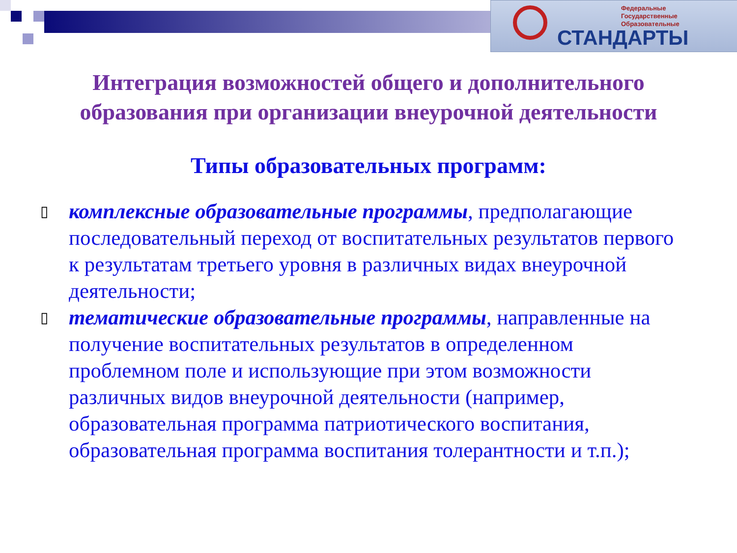Федеральные
Государственные
Образовательные
СТАНДАРТЫ
Интеграция возможностей общего и дополнительного
образования при организации внеурочной деятельности
Типы образовательных программ:
▯ комплексные образовательные программы, предполагающие последовательный переход от воспитательных результатов первого к результатам третьего уровня в различных видах внеурочной деятельности;
▯ тематические образовательные программы, направленные на получение воспитательных результатов в определенном проблемном поле и использующие при этом возможности различных видов внеурочной деятельности (например, образовательная программа патриотического воспитания, образовательная программа воспитания толерантности и т.п.);